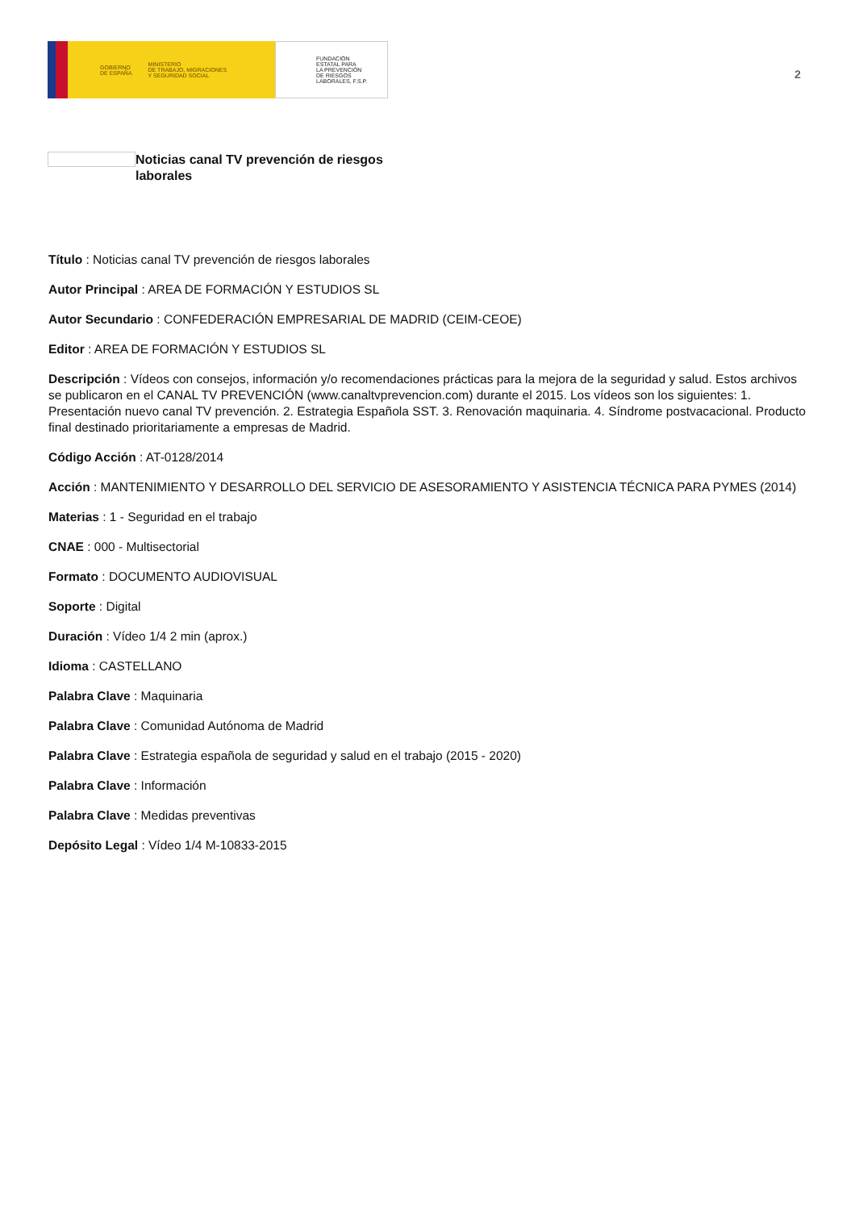GOBIERNO
DE ESPAÑA
MINISTERIO
DE TRABAJO, MIGRACIONES
Y SEGURIDAD SOCIAL
FUNDACIÓN
ESTATAL PARA
LA PREVENCIÓN
DE RIESGOS
LABORALES, F.S.P.
2
Noticias canal TV prevención de riesgos laborales
Título : Noticias canal TV prevención de riesgos laborales
Autor Principal : AREA DE FORMACIÓN Y ESTUDIOS SL
Autor Secundario : CONFEDERACIÓN EMPRESARIAL DE MADRID (CEIM-CEOE)
Editor : AREA DE FORMACIÓN Y ESTUDIOS SL
Descripción : Vídeos con consejos, información y/o recomendaciones prácticas para la mejora de la seguridad y salud. Estos archivos se publicaron en el CANAL TV PREVENCIÓN (www.canaltvprevencion.com) durante el 2015. Los vídeos son los siguientes: 1. Presentación nuevo canal TV prevención. 2. Estrategia Española SST. 3. Renovación maquinaria. 4. Síndrome postvacacional. Producto final destinado prioritariamente a empresas de Madrid.
Código Acción : AT-0128/2014
Acción : MANTENIMIENTO Y DESARROLLO DEL SERVICIO DE ASESORAMIENTO Y ASISTENCIA TÉCNICA PARA PYMES (2014)
Materias : 1 - Seguridad en el trabajo
CNAE : 000 - Multisectorial
Formato : DOCUMENTO AUDIOVISUAL
Soporte : Digital
Duración : Vídeo 1/4 2 min (aprox.)
Idioma : CASTELLANO
Palabra Clave : Maquinaria
Palabra Clave : Comunidad Autónoma de Madrid
Palabra Clave : Estrategia española de seguridad y salud en el trabajo (2015 - 2020)
Palabra Clave : Información
Palabra Clave : Medidas preventivas
Depósito Legal : Vídeo 1/4 M-10833-2015